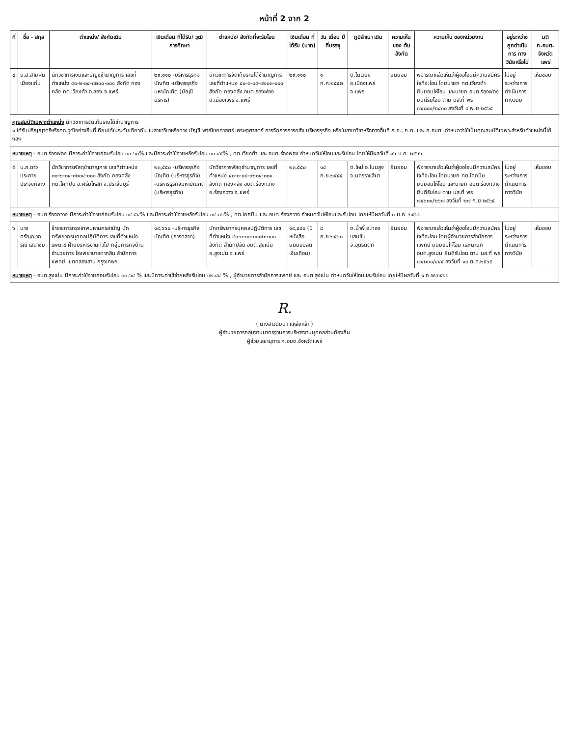หน้าที่ 2 จาก 2
| ที่ | ชื่อ - สกุล | ตำแหน่ง/ สังกัดเดิม | เงินเดือน ที่ได้รับ/ วุฒิการศึกษา | ตำแหน่ง/ สังกัดที่จะรับโอน | เงินเดือน ที่ได้รับ (บาท) | วัน เดือน ปี ที่บรรจุ | ภูมิลำเนา เดิม | ความเห็น ของ ต้นสังกัด | ความเห็น ของหน่วยงาน | อยู่ระหว่าง ถูกดำเนินการ ทางวินัยหรือไม่ | มติ ก.อบต. จังหวัดแพร่ |
| --- | --- | --- | --- | --- | --- | --- | --- | --- | --- | --- | --- |
| ๔ | น.ส.สายฝน เมืองแก่น | นักวิชาการเงินและบัญชีชำนาญการ เลขที่ตำแหน่ง ๔๐-๒-๐๔-๓๒๐๑-๐๐๑ สังกัด กองคลัง ทต.เวียงต้า อ.ลอง จ.แพร่ | ๒๙,๑๑๐ -บริหารธุรกิจบัณฑิต -บริหารธุรกิจมหาบัณฑิต (บัญชีบริหาร) | นักวิชาการจัดเก็บรายได้ชำนาญการ เลขที่ตำแหน่ง ๔๐-๓-๐๔-๓๒๐๓-๐๐๑ สังกัด กองคลัง อบต.ร่องฟอง อ.เมืองแพร่ จ.แพร่ | ๒๙,๑๑๐ | ๑ ก.ค.๒๕๕๒ | ต.ในเวียง อ.เมืองแพร่ จ.แพร่ | ยินยอม | พิจารณาแล้วเห็นว่าผู้ขอโอนมีความสมัครใจที่จะโอน โดยนายก ทต.เวียงต้า ยินยอมให้โอน และนายก อบต.ร่องฟอง ยินดีรับโอน ตาม นส.ที่ พร ๗๔๘๐๑/๒๔๓๐ ลงวันที่ ๙ พ.ย.๒๕๖๕ | ไม่อยู่ระหว่างการดำเนินการทางวินัย | เห็นชอบ |
| คุณสมบัติเฉพาะตำแหน่ง นักวิชาการจัดเก็บรายได้ชำนาญการ ๑ ได้รับปริญญาตรีหรือคุณวุฒิอย่างอื่นที่เทียบได้ในระดับเดียวกัน ในสาขาวิชาหรือทาง บัญชี พาณิชยศาสตร์ เศรษฐศาสตร์ การจัดการการคลัง บริหารธุรกิจ หรือในสาขาวิชาหรือทางอื่นที่ ก.จ., ก.ท. และ ก.อบต. กำหนดว่าใช้เป็นคุณสมบัติเฉพาะสำหรับตำแหน่งนี้ได้ ฯลฯ | | | | | | | | | | | |
| หมายเหตุ - อบต.ร่องฟอง มีภาระค่าใช้จ่ายก่อนรับโอน ๓๐.๖๓% และมีภาระค่าใช้จ่ายหลังรับโอน ๓๐.๔๕% , ทต.เวียงต้า และ อบต.ร่องฟอง กำหนดวันให้โอนและรับโอน โดยให้มีผลวันที่ ๑๖ ม.ค. ๒๕๖๖ | | | | | | | | | | | |
| ๕ | น.ส.ดาวประกาย ประจงกลาง | นักวิชาการพัสดุชำนาญการ เลขที่ตำแหน่ง ๓๐-๒-๐๔-๓๒๐๔-๐๐๑ สังกัด กองคลัง ทต.โคกปีบ อ.ศรีมโหสถ จ.ปราจีนบุรี | ๒๓,๕๕๐ -บริหารธุรกิจบัณฑิต (บริหารธุรกิจ) -บริหารธุรกิจมหาบัณฑิต (บริหารธุรกิจ) | นักวิชาการพัสดุชำนาญการ เลขที่ตำแหน่ง ๔๐-๓-๐๔-๓๒๐๔-๐๐๑ สังกัด กองคลัง อบต.ร้องกวาง อ.ร้องกวาง จ.แพร่ | ๒๓,๕๕๐ | ๑๔ ก.ย.๒๕๕๕ | ต.ใหม่ อ.โนนสูง จ.นครราชสีมา | ยินยอม | พิจารณาแล้วเห็นว่าผู้ขอโอนมีความสมัครใจที่จะโอน โดยนายก ทต.โคกปีบ ยินยอมให้โอน และนายก อบต.ร้องกวาง ยินดีรับโอน ตาม นส.ที่ พร ๗๔๖๐๑/๒๖๗ ลงวันที่ ๒๗ ก.ย.๒๕๖๕ | ไม่อยู่ระหว่างการดำเนินการทางวินัย | เห็นชอบ |
| หมายเหตุ - อบต.ร้องกวาง มีภาระค่าใช้จ่ายก่อนรับโอน ๓๔.๕๔% และมีภาระค่าใช้จ่ายหลังรับโอน ๓๔.๓๖% , ทต.โคกปีบ และ อบต.ร้องกวาง กำหนดวันให้โอนและรับโอน โดยให้มีผลวันที่ ๓ ม.ค. ๒๕๖๖ | | | | | | | | | | | |
| ๖ | นางศรัญญาภรณ์ เสนาชัย | ข้าราชการกรุงเทพมหานครสามัญ นักทรัพยากรบุคคลปฏิบัติการ เลขที่ตำแหน่ง รพต.๘ ฝ่ายบริหารงานทั่วไป กลุ่มภารกิจด้านอำนวยการ โรงพยาบาลตากสิน สำนักการแพทย์ เขตคลองสาน กรุงเทพฯ | ๑๙,๖๖๐ -บริหารธุรกิจบัณฑิต (การตลาด) | นักทรัพยากรบุคคลปฏิบัติการ เลขที่ตำแหน่ง ๔๐-๓-๐๑-๓๑๐๒-๐๐๑ สังกัด สำนักปลัด อบต.สูงเม่น อ.สูงเม่น จ.แพร่ | ๑๙,๔๘๐ (มีหนังสือยินยอมลดเงินเดือน) | ๘ ก.ย.๒๕๖๐ | ต.น้ำพี้ อ.ทองแสนขัน จ.อุตรดิตถ์ | ยินยอม | พิจารณาแล้วเห็นว่าผู้ขอโอนมีความสมัครใจที่จะโอน โดยผู้อำนวยการสำนักการแพทย์ ยินยอมให้โอน และนายก อบต.สูงเม่น ยินดีรับโอน ตาม นส.ที่ พร ๗๔๒๐๑/๔๔๕ ลงวันที่ ๑๙ ต.ค.๒๕๖๕ | ไม่อยู่ระหว่างการดำเนินการทางวินัย | เห็นชอบ |
| หมายเหตุ - อบต.สูงเม่น มีภาระค่าใช้จ่ายก่อนรับโอน ๓๓.๖๔ % และมีภาระค่าใช้จ่ายหลังรับโอน ๓๒.๔๔ % , ผู้อำนวยการสำนักการแพทย์ และ อบต.สูงเม่น กำหนดวันให้โอนและรับโอน โดยให้มีผลวันที่ ๑ ก.พ.๒๕๖๖ | | | | | | | | | | | |
R.
( นางสาวนัยนา แหล่งหล้า )
ผู้อำนวยการกลุ่มงานมาตรฐานการบริหารงานบุคคลส่วนท้องถิ่น
ผู้ช่วยเลขานุการ ก.อบต.จังหวัดแพร่